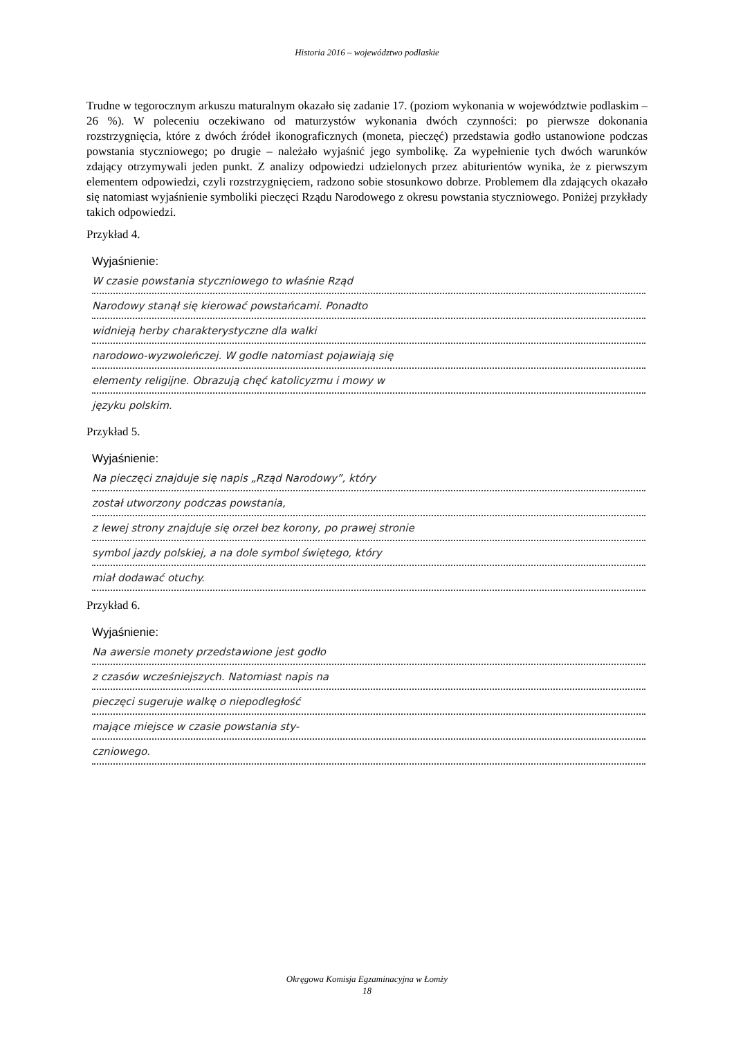Historia 2016 – województwo podlaskie
Trudne w tegorocznym arkuszu maturalnym okazało się zadanie 17. (poziom wykonania w województwie podlaskim – 26 %). W poleceniu oczekiwano od maturzystów wykonania dwóch czynności: po pierwsze dokonania rozstrzygnięcia, które z dwóch źródeł ikonograficznych (moneta, pieczęć) przedstawia godło ustanowione podczas powstania styczniowego; po drugie – należało wyjaśnić jego symbolikę. Za wypełnienie tych dwóch warunków zdający otrzymywali jeden punkt. Z analizy odpowiedzi udzielonych przez abiturientów wynika, że z pierwszym elementem odpowiedzi, czyli rozstrzygnięciem, radzono sobie stosunkowo dobrze. Problemem dla zdających okazało się natomiast wyjaśnienie symboliki pieczęci Rządu Narodowego z okresu powstania styczniowego. Poniżej przykłady takich odpowiedzi.
Przykład 4.
Wyjaśnienie:
W czasie powstania styczniowego to właśnie Rząd
Narodowy stanął się kierować powstańcami. Ponadto
widnieją herby charakterystyczne dla walki
narodowo-wyzwoleńczej. W godle natomiast pojawiają się
elementy religijne. Obrazują chęć katolicyzmu i mowy w
języku polskim.
Przykład 5.
Wyjaśnienie:
Na pieczęci znajduje się napis „Rząd Narodowy”, który
został utworzony podczas powstania,
z lewej strony znajduje się orzeł bez korony, po prawej stronie
symbol jazdy polskiej, a na dole symbol świętego, który
miał dodawać otuchy.
Przykład 6.
Wyjaśnienie:
Na awersie monety przedstawione jest godło
z czasów wcześniejszych. Natomiast napis na
pieczęci sugeruje walkę o niepodległość
mające miejsce w czasie powstania sty-
czniowego.
Okręgowa Komisja Egzaminacyjna w Łomży
18